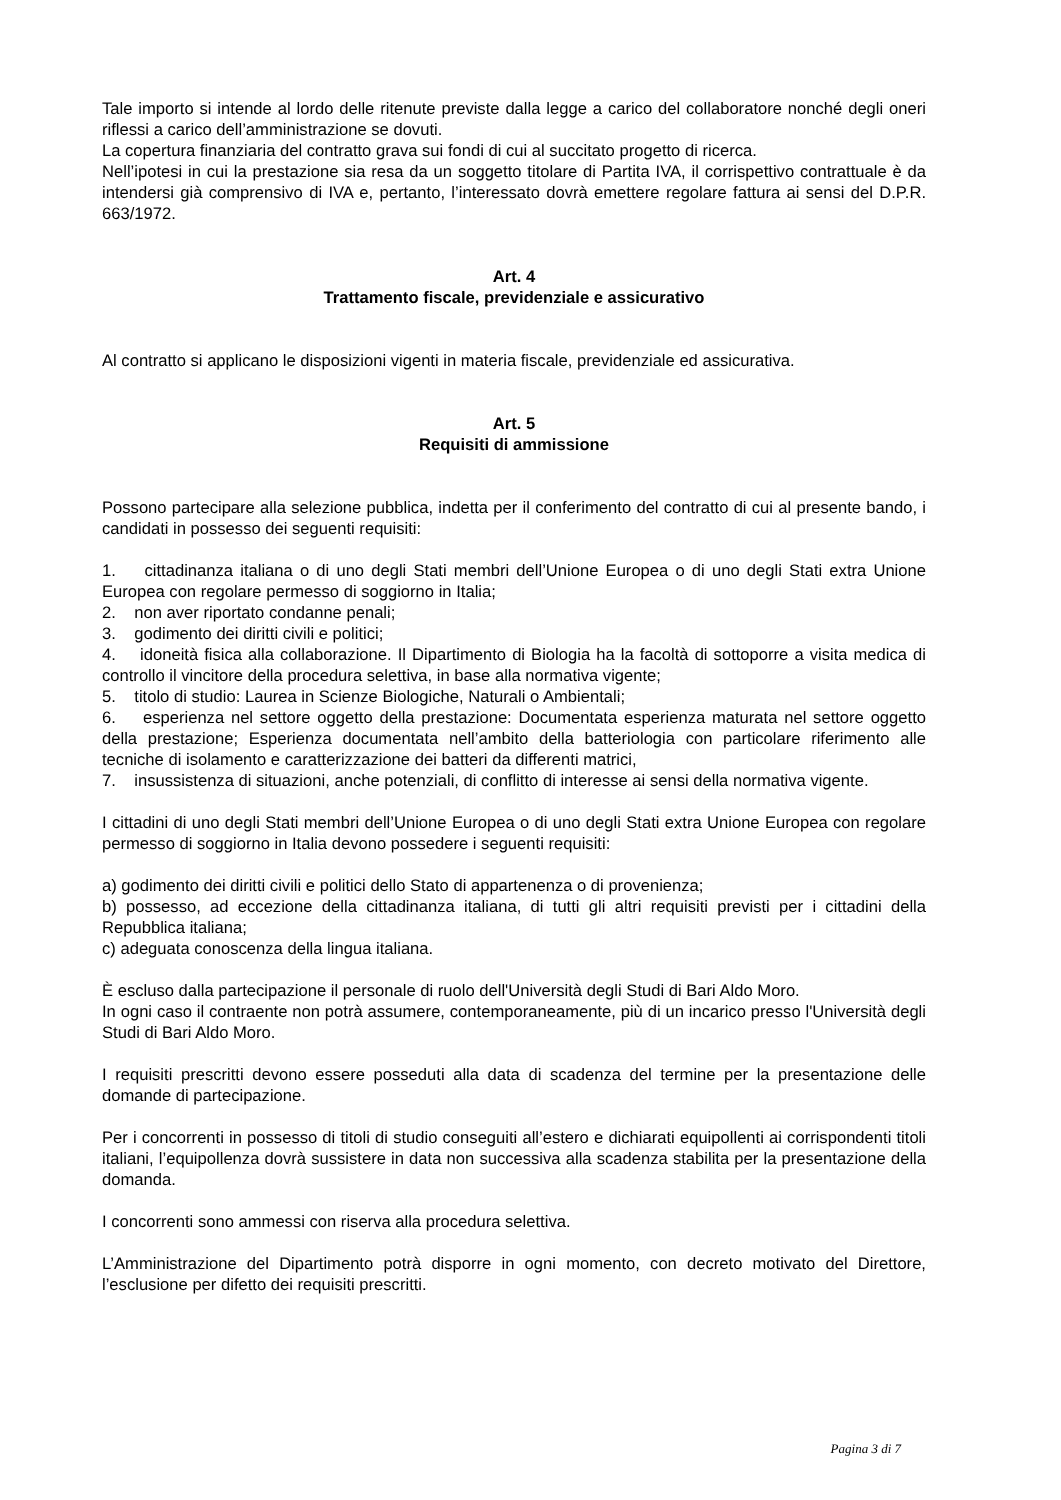Tale importo si intende al lordo delle ritenute previste dalla legge a carico del collaboratore nonché degli oneri riflessi a carico dell’amministrazione se dovuti.
La copertura finanziaria del contratto grava sui fondi di cui al succitato progetto di ricerca.
Nell’ipotesi in cui la prestazione sia resa da un soggetto titolare di Partita IVA, il corrispettivo contrattuale è da intendersi già comprensivo di IVA e, pertanto, l’interessato dovrà emettere regolare fattura ai sensi del D.P.R. 663/1972.
Art. 4
Trattamento fiscale, previdenziale e assicurativo
Al contratto si applicano le disposizioni vigenti in materia fiscale, previdenziale ed assicurativa.
Art. 5
Requisiti di ammissione
Possono partecipare alla selezione pubblica, indetta per il conferimento del contratto di cui al presente bando, i candidati in possesso dei seguenti requisiti:
1. cittadinanza italiana o di uno degli Stati membri dell’Unione Europea o di uno degli Stati extra Unione Europea con regolare permesso di soggiorno in Italia;
2. non aver riportato condanne penali;
3. godimento dei diritti civili e politici;
4. idoneità fisica alla collaborazione. Il Dipartimento di Biologia ha la facoltà di sottoporre a visita medica di controllo il vincitore della procedura selettiva, in base alla normativa vigente;
5. titolo di studio: Laurea in Scienze Biologiche, Naturali o Ambientali;
6. esperienza nel settore oggetto della prestazione: Documentata esperienza maturata nel settore oggetto della prestazione; Esperienza documentata nell’ambito della batteriologia con particolare riferimento alle tecniche di isolamento e caratterizzazione dei batteri da differenti matrici,
7. insussistenza di situazioni, anche potenziali, di conflitto di interesse ai sensi della normativa vigente.
I cittadini di uno degli Stati membri dell’Unione Europea o di uno degli Stati extra Unione Europea con regolare permesso di soggiorno in Italia devono possedere i seguenti requisiti:
a) godimento dei diritti civili e politici dello Stato di appartenenza o di provenienza;
b) possesso, ad eccezione della cittadinanza italiana, di tutti gli altri requisiti previsti per i cittadini della Repubblica italiana;
c) adeguata conoscenza della lingua italiana.
È escluso dalla partecipazione il personale di ruolo dell'Università degli Studi di Bari Aldo Moro.
In ogni caso il contraente non potrà assumere, contemporaneamente, più di un incarico presso l'Università degli Studi di Bari Aldo Moro.
I requisiti prescritti devono essere posseduti alla data di scadenza del termine per la presentazione delle domande di partecipazione.
Per i concorrenti in possesso di titoli di studio conseguiti all’estero e dichiarati equipollenti ai corrispondenti titoli italiani, l’equipollenza dovrà sussistere in data non successiva alla scadenza stabilita per la presentazione della domanda.
I concorrenti sono ammessi con riserva alla procedura selettiva.
L’Amministrazione del Dipartimento potrà disporre in ogni momento, con decreto motivato del Direttore, l’esclusione per difetto dei requisiti prescritti.
Pagina 3 di 7